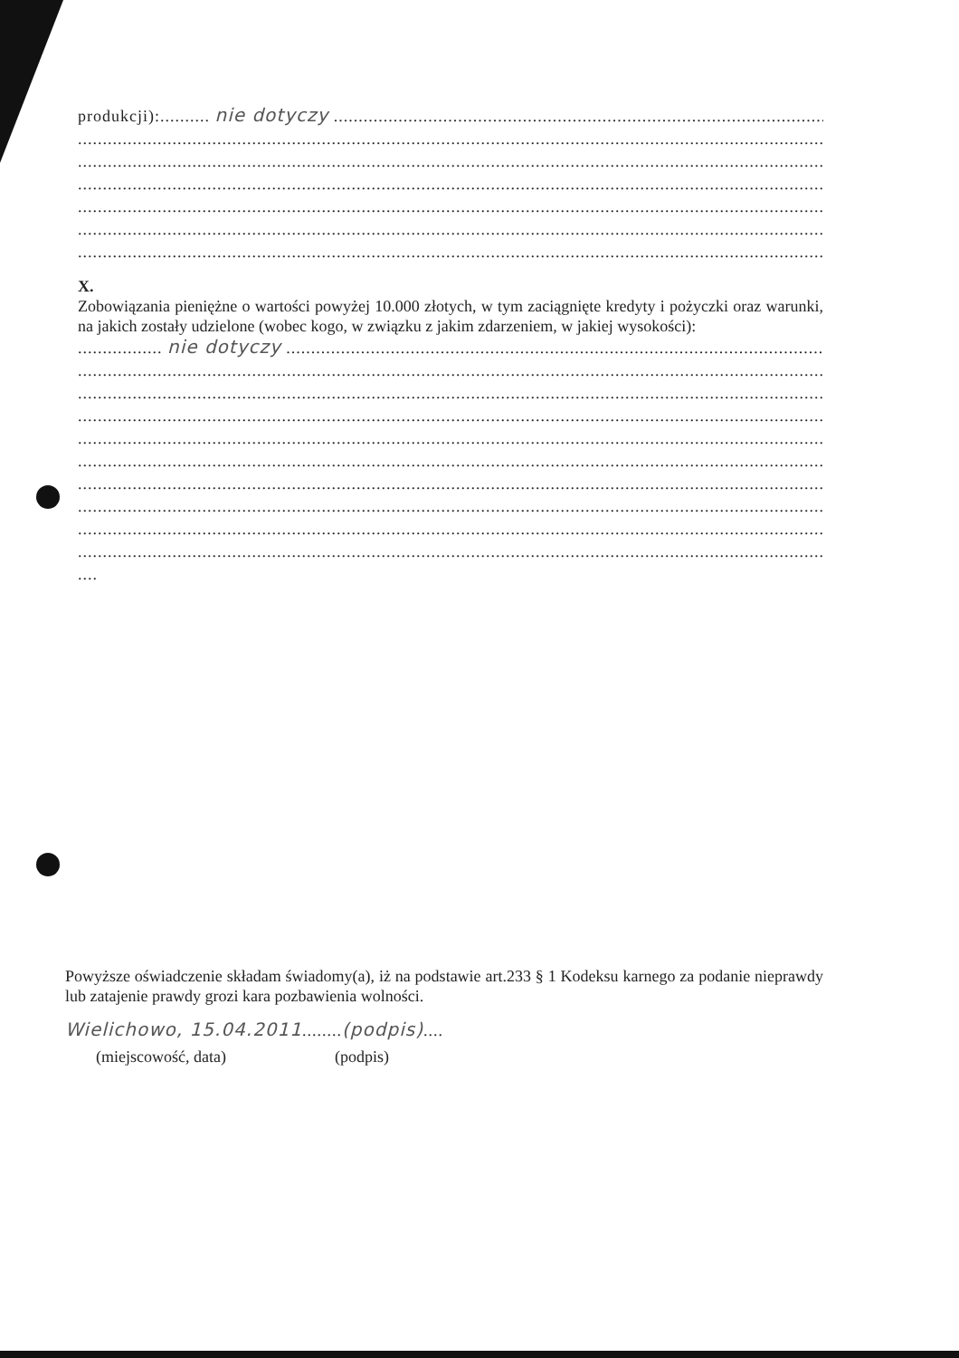produkcji):.......... nie dotyczy ...............................................................................................................
.............................................................................................................................................................
.............................................................................................................................................................
.............................................................................................................................................................
.............................................................................................................................................................
.............................................................................................................................................................
.............................................................................................................................................................
X.
Zobowiązania pieniężne o wartości powyżej 10.000 złotych, w tym zaciągnięte kredyty i pożyczki oraz warunki, na jakich zostały udzielone (wobec kogo, w związku z jakim zdarzeniem, w jakiej wysokości):
................. nie dotyczy .............................................................................................................
.............................................................................................................................................................
.............................................................................................................................................................
.............................................................................................................................................................
.............................................................................................................................................................
.............................................................................................................................................................
.............................................................................................................................................................
.............................................................................................................................................................
.............................................................................................................................................................
.............................................................................................................................................................
....
Powyższe oświadczenie składam świadomy(a), iż na podstawie art.233 § 1 Kodeksu karnego za podanie nieprawdy lub zatajenie prawdy grozi kara pozbawienia wolności.
Wielichowo, 15.04.2011........(podpis)....
(miejscowość, data) (podpis)